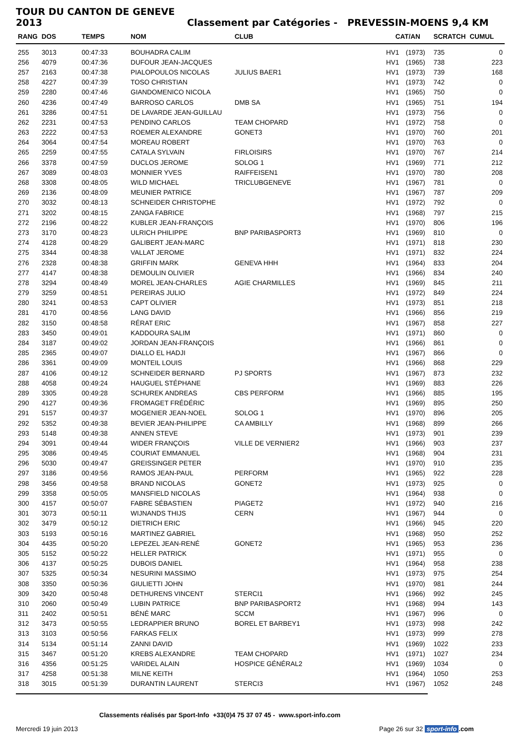TOUR DU CANTON DE GENEVE 2013 Classement par Catégories - PREVESSIN-MOENS 9,4 KM
| RANG | DOS | TEMPS | NOM | CLUB | CAT/AN | | SCRATCH | CUMUL |
| --- | --- | --- | --- | --- | --- | --- | --- | --- |
| 255 | 3013 | 00:47:33 | BOUHADRA CALIM | | HV1 | (1973) | 735 | 0 |
| 256 | 4079 | 00:47:36 | DUFOUR JEAN-JACQUES | | HV1 | (1965) | 738 | 223 |
| 257 | 2163 | 00:47:38 | PIALOPOULOS NICOLAS | JULIUS BAER1 | HV1 | (1973) | 739 | 168 |
| 258 | 4227 | 00:47:39 | TOSO CHRISTIAN | | HV1 | (1973) | 742 | 0 |
| 259 | 2280 | 00:47:46 | GIANDOMENICO NICOLA | | HV1 | (1965) | 750 | 0 |
| 260 | 4236 | 00:47:49 | BARROSO CARLOS | DMB SA | HV1 | (1965) | 751 | 194 |
| 261 | 3286 | 00:47:51 | DE LAVARDE JEAN-GUILLAU | | HV1 | (1973) | 756 | 0 |
| 262 | 2231 | 00:47:53 | PENDINO CARLOS | TEAM CHOPARD | HV1 | (1972) | 758 | 0 |
| 263 | 2222 | 00:47:53 | ROEMER ALEXANDRE | GONET3 | HV1 | (1970) | 760 | 201 |
| 264 | 3064 | 00:47:54 | MOREAU ROBERT | | HV1 | (1970) | 763 | 0 |
| 265 | 2259 | 00:47:55 | CATALA SYLVAIN | FIRLOISIRS | HV1 | (1970) | 767 | 214 |
| 266 | 3378 | 00:47:59 | DUCLOS JEROME | SOLOG 1 | HV1 | (1969) | 771 | 212 |
| 267 | 3089 | 00:48:03 | MONNIER YVES | RAIFFEISEN1 | HV1 | (1970) | 780 | 208 |
| 268 | 3308 | 00:48:05 | WILD MICHAEL | TRICLUBGENEVE | HV1 | (1967) | 781 | 0 |
| 269 | 2136 | 00:48:09 | MEUNIER PATRICE | | HV1 | (1967) | 787 | 209 |
| 270 | 3032 | 00:48:13 | SCHNEIDER CHRISTOPHE | | HV1 | (1972) | 792 | 0 |
| 271 | 3202 | 00:48:15 | ZANGA FABRICE | | HV1 | (1968) | 797 | 215 |
| 272 | 2196 | 00:48:22 | KUBLER JEAN-FRANÇOIS | | HV1 | (1970) | 806 | 196 |
| 273 | 3170 | 00:48:23 | ULRICH PHILIPPE | BNP PARIBASPORT3 | HV1 | (1969) | 810 | 0 |
| 274 | 4128 | 00:48:29 | GALIBERT JEAN-MARC | | HV1 | (1971) | 818 | 230 |
| 275 | 3344 | 00:48:38 | VALLAT JEROME | | HV1 | (1971) | 832 | 224 |
| 276 | 2328 | 00:48:38 | GRIFFIN MARK | GENEVA HHH | HV1 | (1964) | 833 | 204 |
| 277 | 4147 | 00:48:38 | DEMOULIN OLIVIER | | HV1 | (1966) | 834 | 240 |
| 278 | 3294 | 00:48:49 | MOREL JEAN-CHARLES | AGIE CHARMILLES | HV1 | (1969) | 845 | 211 |
| 279 | 3259 | 00:48:51 | PEREIRAS JULIO | | HV1 | (1972) | 849 | 224 |
| 280 | 3241 | 00:48:53 | CAPT OLIVIER | | HV1 | (1973) | 851 | 218 |
| 281 | 4170 | 00:48:56 | LANG DAVID | | HV1 | (1966) | 856 | 219 |
| 282 | 3150 | 00:48:58 | RÉRAT ERIC | | HV1 | (1967) | 858 | 227 |
| 283 | 3450 | 00:49:01 | KADDOURA SALIM | | HV1 | (1971) | 860 | 0 |
| 284 | 3187 | 00:49:02 | JORDAN JEAN-FRANÇOIS | | HV1 | (1966) | 861 | 0 |
| 285 | 2365 | 00:49:07 | DIALLO EL HADJI | | HV1 | (1967) | 866 | 0 |
| 286 | 3361 | 00:49:09 | MONTEIL LOUIS | | HV1 | (1966) | 868 | 229 |
| 287 | 4106 | 00:49:12 | SCHNEIDER BERNARD | PJ SPORTS | HV1 | (1967) | 873 | 232 |
| 288 | 4058 | 00:49:24 | HAUGUEL STÉPHANE | | HV1 | (1969) | 883 | 226 |
| 289 | 3305 | 00:49:28 | SCHUREK ANDREAS | CBS PERFORM | HV1 | (1966) | 885 | 195 |
| 290 | 4127 | 00:49:36 | FROMAGET FRÉDÉRIC | | HV1 | (1969) | 895 | 250 |
| 291 | 5157 | 00:49:37 | MOGENIER JEAN-NOEL | SOLOG 1 | HV1 | (1970) | 896 | 205 |
| 292 | 5352 | 00:49:38 | BEVIER JEAN-PHILIPPE | CA AMBILLY | HV1 | (1968) | 899 | 266 |
| 293 | 5148 | 00:49:38 | ANNEN STEVE | | HV1 | (1973) | 901 | 239 |
| 294 | 3091 | 00:49:44 | WIDER FRANÇOIS | VILLE DE VERNIER2 | HV1 | (1966) | 903 | 237 |
| 295 | 3086 | 00:49:45 | COURIAT EMMANUEL | | HV1 | (1968) | 904 | 231 |
| 296 | 5030 | 00:49:47 | GREISSINGER PETER | | HV1 | (1970) | 910 | 235 |
| 297 | 3186 | 00:49:56 | RAMOS JEAN-PAUL | PERFORM | HV1 | (1965) | 922 | 228 |
| 298 | 3456 | 00:49:58 | BRAND NICOLAS | GONET2 | HV1 | (1973) | 925 | 0 |
| 299 | 3358 | 00:50:05 | MANSFIELD NICOLAS | | HV1 | (1964) | 938 | 0 |
| 300 | 4157 | 00:50:07 | FABRE SÉBASTIEN | PIAGET2 | HV1 | (1972) | 940 | 216 |
| 301 | 3073 | 00:50:11 | WIJNANDS THIJS | CERN | HV1 | (1967) | 944 | 0 |
| 302 | 3479 | 00:50:12 | DIETRICH ERIC | | HV1 | (1966) | 945 | 220 |
| 303 | 5193 | 00:50:16 | MARTINEZ GABRIEL | | HV1 | (1968) | 950 | 252 |
| 304 | 4435 | 00:50:20 | LEPEZEL JEAN-RENÉ | GONET2 | HV1 | (1965) | 953 | 236 |
| 305 | 5152 | 00:50:22 | HELLER PATRICK | | HV1 | (1971) | 955 | 0 |
| 306 | 4137 | 00:50:25 | DUBOIS DANIEL | | HV1 | (1964) | 958 | 238 |
| 307 | 5325 | 00:50:34 | NESURINI MASSIMO | | HV1 | (1973) | 975 | 254 |
| 308 | 3350 | 00:50:36 | GIULIETTI JOHN | | HV1 | (1970) | 981 | 244 |
| 309 | 3420 | 00:50:48 | DETHURENS VINCENT | STERCI1 | HV1 | (1966) | 992 | 245 |
| 310 | 2060 | 00:50:49 | LUBIN PATRICE | BNP PARIBASPORT2 | HV1 | (1968) | 994 | 143 |
| 311 | 2402 | 00:50:51 | BÉNÉ MARC | SCCM | HV1 | (1967) | 996 | 0 |
| 312 | 3473 | 00:50:55 | LEDRAPPIER BRUNO | BOREL ET BARBEY1 | HV1 | (1973) | 998 | 242 |
| 313 | 3103 | 00:50:56 | FARKAS FELIX | | HV1 | (1973) | 999 | 278 |
| 314 | 5134 | 00:51:14 | ZANNI DAVID | | HV1 | (1969) | 1022 | 233 |
| 315 | 3467 | 00:51:20 | KREBS ALEXANDRE | TEAM CHOPARD | HV1 | (1971) | 1027 | 234 |
| 316 | 4356 | 00:51:25 | VARIDEL ALAIN | HOSPICE GÉNÉRAL2 | HV1 | (1969) | 1034 | 0 |
| 317 | 4258 | 00:51:38 | MILNE KEITH | | HV1 | (1964) | 1050 | 253 |
| 318 | 3015 | 00:51:39 | DURANTIN LAURENT | STERCI3 | HV1 | (1967) | 1052 | 248 |
Classements réalisés par Sport-Info +33(0)4 75 37 07 45 - www.sport-info.com
Mercredi 19 juin 2013 Page 26 sur 32 sport-info.com